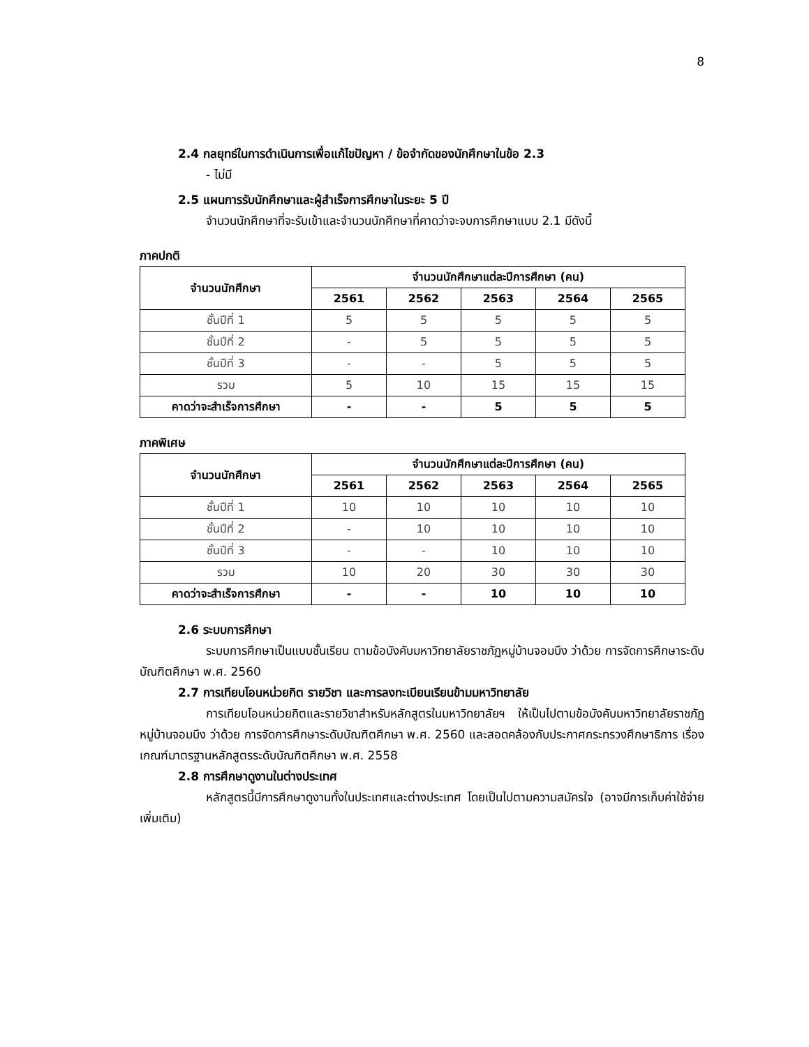8
2.4 กลยุทธ์ในการดำเนินการเพื่อแก้ไขปัญหา / ข้อจำกัดของนักศึกษาในข้อ 2.3
- ไม่มี
2.5 แผนการรับนักศึกษาและผู้สำเร็จการศึกษาในระยะ 5 ปี
จำนวนนักศึกษาที่จะรับเข้าและจำนวนนักศึกษาที่คาดว่าจะจบการศึกษาแบบ 2.1 มีดังนี้
ภาคปกติ
| จำนวนนักศึกษา | จำนวนนักศึกษาแต่ละปีการศึกษา (คน) | | | | |
| --- | --- | --- | --- | --- | --- |
| | 2561 | 2562 | 2563 | 2564 | 2565 |
| ชั้นปีที่ 1 | 5 | 5 | 5 | 5 | 5 |
| ชั้นปีที่ 2 | - | 5 | 5 | 5 | 5 |
| ชั้นปีที่ 3 | - | - | 5 | 5 | 5 |
| รวม | 5 | 10 | 15 | 15 | 15 |
| คาดว่าจะสำเร็จการศึกษา | - | - | 5 | 5 | 5 |
ภาคพิเศษ
| จำนวนนักศึกษา | จำนวนนักศึกษาแต่ละปีการศึกษา (คน) | | | | |
| --- | --- | --- | --- | --- | --- |
| | 2561 | 2562 | 2563 | 2564 | 2565 |
| ชั้นปีที่ 1 | 10 | 10 | 10 | 10 | 10 |
| ชั้นปีที่ 2 | - | 10 | 10 | 10 | 10 |
| ชั้นปีที่ 3 | - | - | 10 | 10 | 10 |
| รวม | 10 | 20 | 30 | 30 | 30 |
| คาดว่าจะสำเร็จการศึกษา | - | - | 10 | 10 | 10 |
2.6 ระบบการศึกษา
ระบบการศึกษาเป็นแบบชั้นเรียน ตามข้อบังคับมหาวิทยาลัยราชภัฏหมู่บ้านจอมบึง ว่าด้วย การจัดการศึกษาระดับบัณฑิตศึกษา พ.ศ. 2560
2.7 การเทียบโอนหน่วยกิต รายวิชา และการลงทะเบียนเรียนข้ามมหาวิทยาลัย
การเทียบโอนหน่วยกิตและรายวิชาสำหรับหลักสูตรในมหาวิทยาลัยฯ ให้เป็นไปตามข้อบังคับมหาวิทยาลัยราชภัฏหมู่บ้านจอมบึง ว่าด้วย การจัดการศึกษาระดับบัณฑิตศึกษา พ.ศ. 2560 และสอดคล้องกับประกาศกระทรวงศึกษาธิการ เรื่องเกณฑ์มาตรฐานหลักสูตรระดับบัณฑิตศึกษา พ.ศ. 2558
2.8 การศึกษาดูงานในต่างประเทศ
หลักสูตรนี้มีการศึกษาดูงานทั้งในประเทศและต่างประเทศ โดยเป็นไปตามความสมัครใจ (อาจมีการเก็บค่าใช้จ่ายเพิ่มเติม)